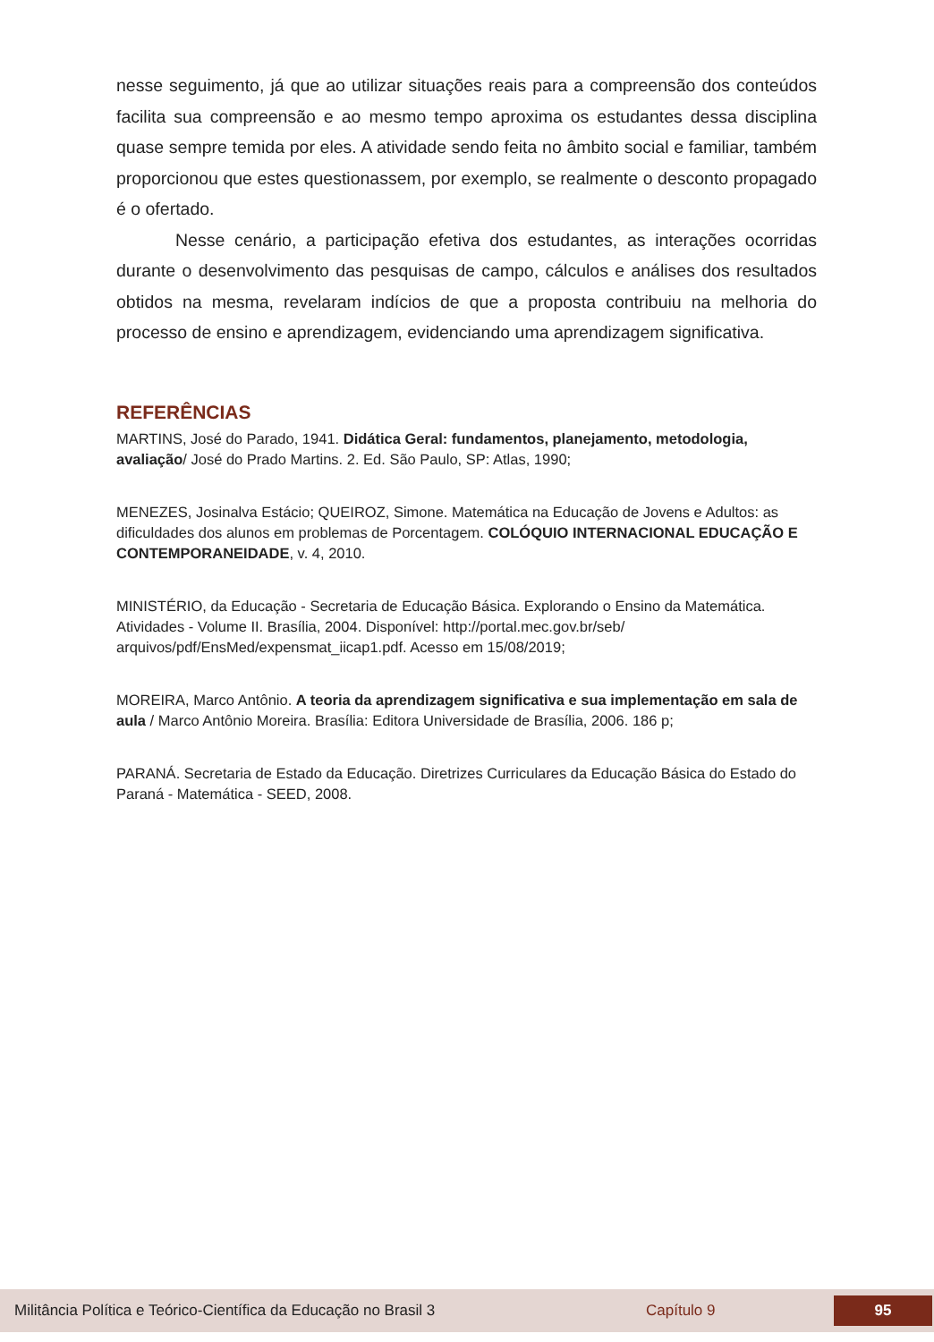nesse seguimento, já que ao utilizar situações reais para a compreensão dos conteúdos facilita sua compreensão e ao mesmo tempo aproxima os estudantes dessa disciplina quase sempre temida por eles. A atividade sendo feita no âmbito social e familiar, também proporcionou que estes questionassem, por exemplo, se realmente o desconto propagado é o ofertado.
Nesse cenário, a participação efetiva dos estudantes, as interações ocorridas durante o desenvolvimento das pesquisas de campo, cálculos e análises dos resultados obtidos na mesma, revelaram indícios de que a proposta contribuiu na melhoria do processo de ensino e aprendizagem, evidenciando uma aprendizagem significativa.
REFERÊNCIAS
MARTINS, José do Parado, 1941. Didática Geral: fundamentos, planejamento, metodologia, avaliação/ José do Prado Martins. 2. Ed. São Paulo, SP: Atlas, 1990;
MENEZES, Josinalva Estácio; QUEIROZ, Simone. Matemática na Educação de Jovens e Adultos: as dificuldades dos alunos em problemas de Porcentagem. COLÓQUIO INTERNACIONAL EDUCAÇÃO E CONTEMPORANEIDADE, v. 4, 2010.
MINISTÉRIO, da Educação - Secretaria de Educação Básica. Explorando o Ensino da Matemática. Atividades - Volume II. Brasília, 2004. Disponível: http://portal.mec.gov.br/seb/ arquivos/pdf/EnsMed/expensmat_iicap1.pdf. Acesso em 15/08/2019;
MOREIRA, Marco Antônio. A teoria da aprendizagem significativa e sua implementação em sala de aula / Marco Antônio Moreira. Brasília: Editora Universidade de Brasília, 2006. 186 p;
PARANÁ. Secretaria de Estado da Educação. Diretrizes Curriculares da Educação Básica do Estado do Paraná - Matemática - SEED, 2008.
Militância Política e Teórico-Científica da Educação no Brasil 3 Capítulo 9 95